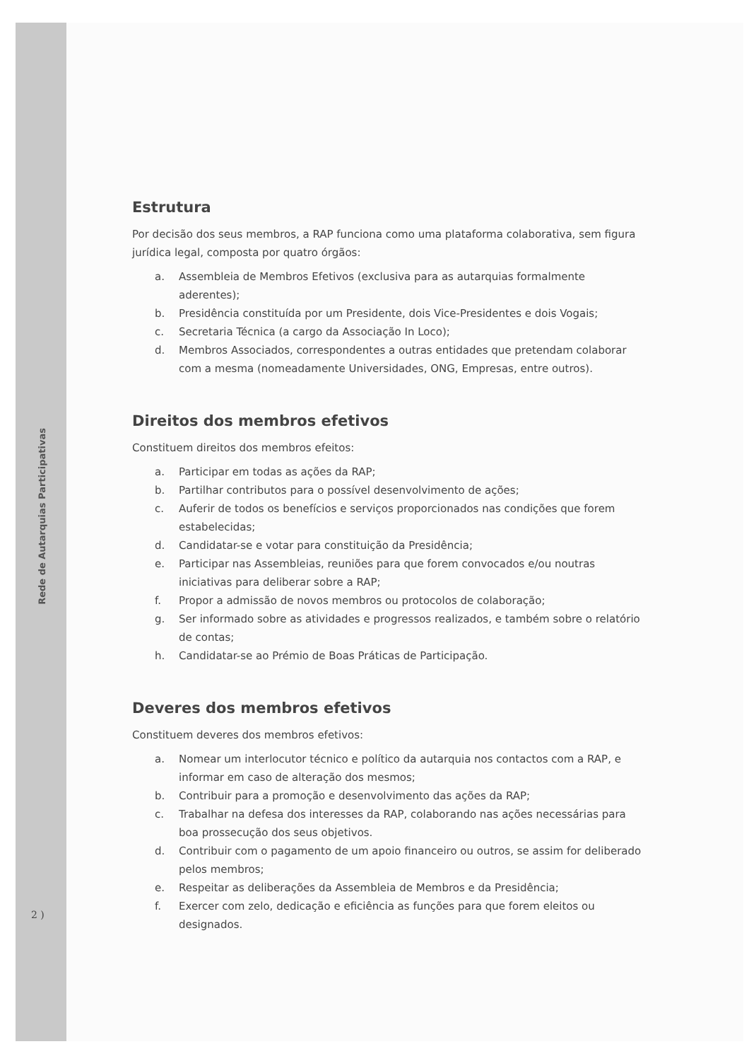Rede de Autarquias Participativas
2 )
Estrutura
Por decisão dos seus membros, a RAP funciona como uma plataforma colaborativa, sem figura jurídica legal, composta por quatro órgãos:
a. Assembleia de Membros Efetivos (exclusiva para as autarquias formalmente aderentes);
b. Presidência constituída por um Presidente, dois Vice-Presidentes e dois Vogais;
c. Secretaria Técnica (a cargo da Associação In Loco);
d. Membros Associados, correspondentes a outras entidades que pretendam colaborar com a mesma (nomeadamente Universidades, ONG, Empresas, entre outros).
Direitos dos membros efetivos
Constituem direitos dos membros efeitos:
a. Participar em todas as ações da RAP;
b. Partilhar contributos para o possível desenvolvimento de ações;
c. Auferir de todos os benefícios e serviços proporcionados nas condições que forem estabelecidas;
d. Candidatar-se e votar para constituição da Presidência;
e. Participar nas Assembleias, reuniões para que forem convocados e/ou noutras iniciativas para deliberar sobre a RAP;
f. Propor a admissão de novos membros ou protocolos de colaboração;
g. Ser informado sobre as atividades e progressos realizados, e também sobre o relatório de contas;
h. Candidatar-se ao Prémio de Boas Práticas de Participação.
Deveres dos membros efetivos
Constituem deveres dos membros efetivos:
a. Nomear um interlocutor técnico e político da autarquia nos contactos com a RAP, e informar em caso de alteração dos mesmos;
b. Contribuir para a promoção e desenvolvimento das ações da RAP;
c. Trabalhar na defesa dos interesses da RAP, colaborando nas ações necessárias para boa prossecução dos seus objetivos.
d. Contribuir com o pagamento de um apoio financeiro ou outros, se assim for deliberado pelos membros;
e. Respeitar as deliberações da Assembleia de Membros e da Presidência;
f. Exercer com zelo, dedicação e eficiência as funções para que forem eleitos ou designados.